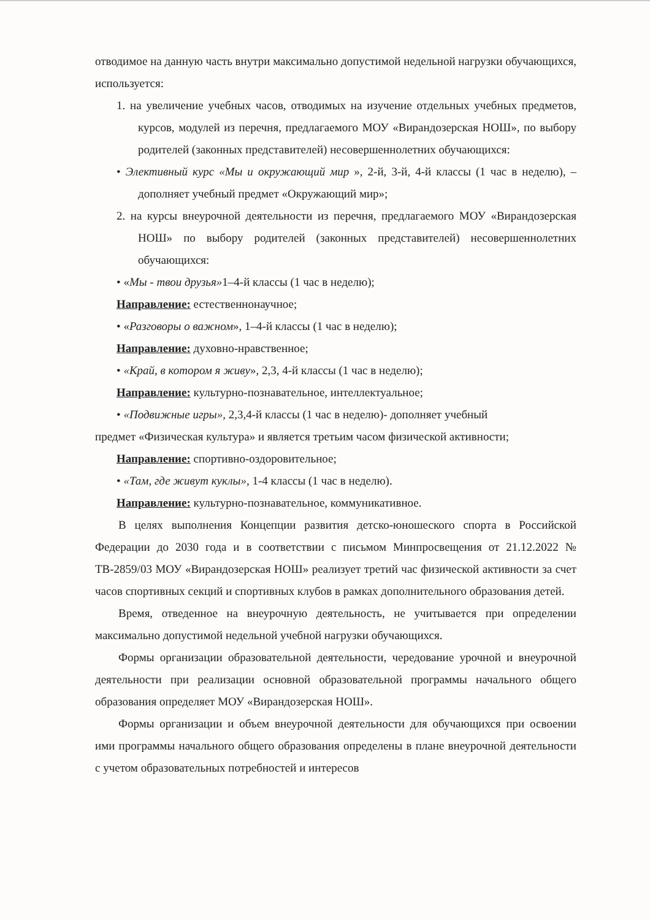отводимое на данную часть внутри максимально допустимой недельной нагрузки обучающихся, используется:
1. на увеличение учебных часов, отводимых на изучение отдельных учебных предметов, курсов, модулей из перечня, предлагаемого МОУ «Вирандозерская НОШ», по выбору родителей (законных представителей) несовершеннолетних обучающихся:
• Элективный курс «Мы и окружающий мир », 2-й, 3-й, 4-й классы (1 час в неделю), – дополняет учебный предмет «Окружающий мир»;
2. на курсы внеурочной деятельности из перечня, предлагаемого МОУ «Вирандозерская НОШ» по выбору родителей (законных представителей) несовершеннолетних обучающихся:
• «Мы - твои друзья»1–4-й классы (1 час в неделю);
Направление: естественнонаучное;
• «Разговоры о важном», 1–4-й классы (1 час в неделю);
Направление: духовно-нравственное;
• «Край, в котором я живу», 2,3, 4-й классы (1 час в неделю);
Направление: культурно-познавательное, интеллектуальное;
• «Подвижные игры», 2,3,4-й классы (1 час в неделю)- дополняет учебный
предмет «Физическая культура» и является третьим часом физической активности;
Направление: спортивно-оздоровительное;
• «Там, где живут куклы», 1-4 классы (1 час в неделю).
Направление: культурно-познавательное, коммуникативное.
В целях выполнения Концепции развития детско-юношеского спорта в Российской Федерации до 2030 года и в соответствии с письмом Минпросвещения от 21.12.2022 № ТВ-2859/03 МОУ «Вирандозерская НОШ» реализует третий час физической активности за счет часов спортивных секций и спортивных клубов в рамках дополнительного образования детей.
Время, отведенное на внеурочную деятельность, не учитывается при определении максимально допустимой недельной учебной нагрузки обучающихся.
Формы организации образовательной деятельности, чередование урочной и внеурочной деятельности при реализации основной образовательной программы начального общего образования определяет МОУ «Вирандозерская НОШ».
Формы организации и объем внеурочной деятельности для обучающихся при освоении ими программы начального общего образования определены в плане внеурочной деятельности с учетом образовательных потребностей и интересов